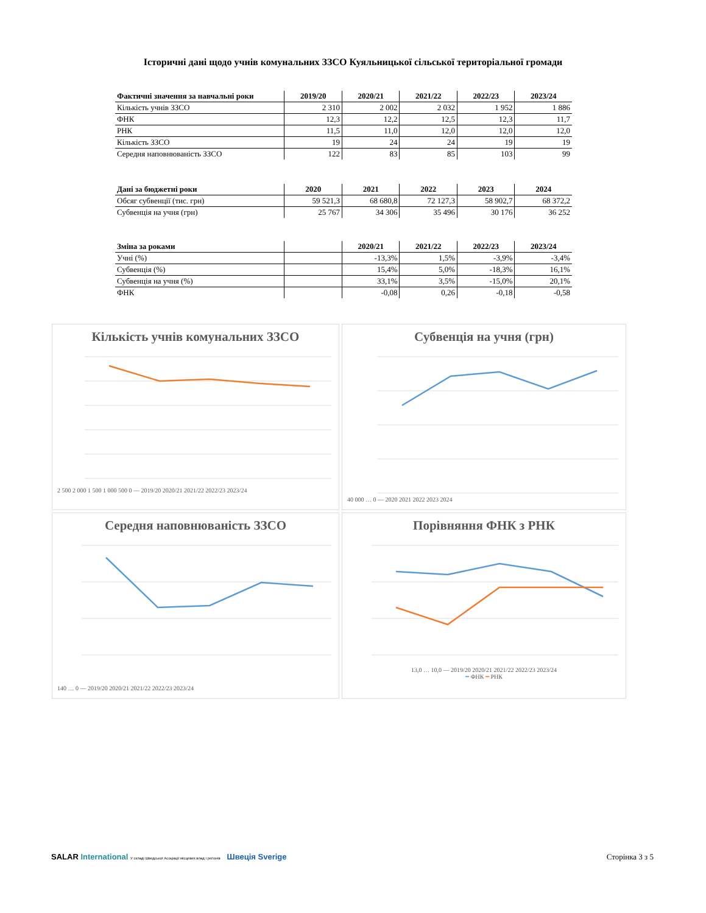Історичні дані щодо учнів комунальних ЗЗСО Куяльницької сільської територіальної громади
| Фактичні значення за навчальні роки | 2019/20 | 2020/21 | 2021/22 | 2022/23 | 2023/24 |
| --- | --- | --- | --- | --- | --- |
| Кількість учнів ЗЗСО | 2 310 | 2 002 | 2 032 | 1 952 | 1 886 |
| ФНК | 12,3 | 12,2 | 12,5 | 12,3 | 11,7 |
| РНК | 11,5 | 11,0 | 12,0 | 12,0 | 12,0 |
| Кількість ЗЗСО | 19 | 24 | 24 | 19 | 19 |
| Середня наповнюваність ЗЗСО | 122 | 83 | 85 | 103 | 99 |
| Дані за бюджетні роки | 2020 | 2021 | 2022 | 2023 | 2024 |
| --- | --- | --- | --- | --- | --- |
| Обсяг субвенції (тис. грн) | 59 521,3 | 68 680,8 | 72 127,3 | 58 902,7 | 68 372,2 |
| Субвенція на учня (грн) | 25 767 | 34 306 | 35 496 | 30 176 | 36 252 |
| Зміна за роками | | 2020/21 | 2021/22 | 2022/23 | 2023/24 |
| --- | --- | --- | --- | --- | --- |
| Учні (%) | | -13,3% | 1,5% | -3,9% | -3,4% |
| Субвенція (%) | | 15,4% | 5,0% | -18,3% | 16,1% |
| Субвенція на учня (%) | | 33,1% | 3,5% | -15,0% | 20,1% |
| ФНК | | -0,08 | 0,26 | -0,18 | -0,58 |
Кількість учнів комунальних ЗЗСО
2 500 2 000 1 500 1 000 500 0 — 2019/20 2020/21 2021/22 2022/23 2023/24
Субвенція на учня (грн)
40 000 … 0 — 2020 2021 2022 2023 2024
Середня наповнюваність ЗЗСО
140 … 0 — 2019/20 2020/21 2021/22 2022/23 2023/24
Порівняння ФНК з РНК
13,0 … 10,0 — 2019/20 2020/21 2021/22 2022/23 2023/24
━ ФНК ━ РНК
SALAR International У складі Шведської Асоціації місцевих влад і регіонів Швеція Sverige
Сторінка 3 з 5